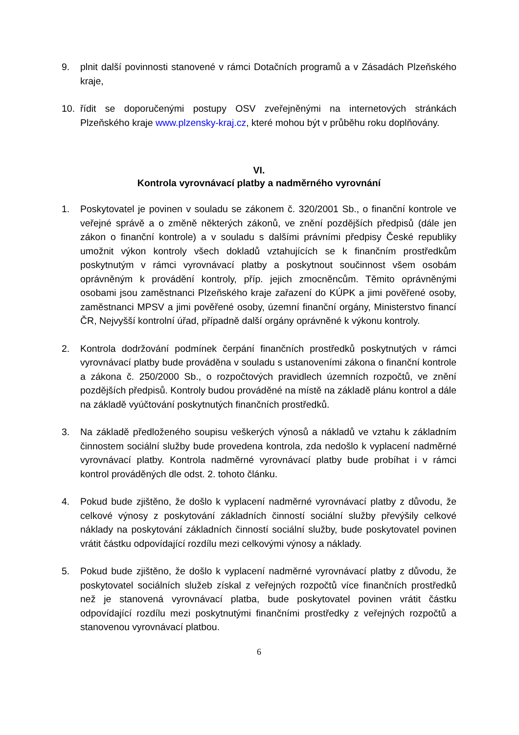9. plnit další povinnosti stanovené v rámci Dotačních programů a v Zásadách Plzeňského kraje,
10. řídit se doporučenými postupy OSV zveřejněnými na internetových stránkách Plzeňského kraje www.plzensky-kraj.cz, které mohou být v průběhu roku doplňovány.
VI.
Kontrola vyrovnávací platby a nadměrného vyrovnání
1. Poskytovatel je povinen v souladu se zákonem č. 320/2001 Sb., o finanční kontrole ve veřejné správě a o změně některých zákonů, ve znění pozdějších předpisů (dále jen zákon o finanční kontrole) a v souladu s dalšími právními předpisy České republiky umožnit výkon kontroly všech dokladů vztahujících se k finančním prostředkům poskytnutým v rámci vyrovnávací platby a poskytnout součinnost všem osobám oprávněným k provádění kontroly, příp. jejich zmocněncům. Těmito oprávněnými osobami jsou zaměstnanci Plzeňského kraje zařazení do KÚPK a jimi pověřené osoby, zaměstnanci MPSV a jimi pověřené osoby, územní finanční orgány, Ministerstvo financí ČR, Nejvyšší kontrolní úřad, případně další orgány oprávněné k výkonu kontroly.
2. Kontrola dodržování podmínek čerpání finančních prostředků poskytnutých v rámci vyrovnávací platby bude prováděna v souladu s ustanoveními zákona o finanční kontrole a zákona č. 250/2000 Sb., o rozpočtových pravidlech územních rozpočtů, ve znění pozdějších předpisů. Kontroly budou prováděné na místě na základě plánu kontrol a dále na základě vyúčtování poskytnutých finančních prostředků.
3. Na základě předloženého soupisu veškerých výnosů a nákladů ve vztahu k základním činnostem sociální služby bude provedena kontrola, zda nedošlo k vyplacení nadměrné vyrovnávací platby. Kontrola nadměrné vyrovnávací platby bude probíhat i v rámci kontrol prováděných dle odst. 2. tohoto článku.
4. Pokud bude zjištěno, že došlo k vyplacení nadměrné vyrovnávací platby z důvodu, že celkové výnosy z poskytování základních činností sociální služby převýšily celkové náklady na poskytování základních činností sociální služby, bude poskytovatel povinen vrátit částku odpovídající rozdílu mezi celkovými výnosy a náklady.
5. Pokud bude zjištěno, že došlo k vyplacení nadměrné vyrovnávací platby z důvodu, že poskytovatel sociálních služeb získal z veřejných rozpočtů více finančních prostředků než je stanovená vyrovnávací platba, bude poskytovatel povinen vrátit částku odpovídající rozdílu mezi poskytnutými finančními prostředky z veřejných rozpočtů a stanovenou vyrovnávací platbou.
6